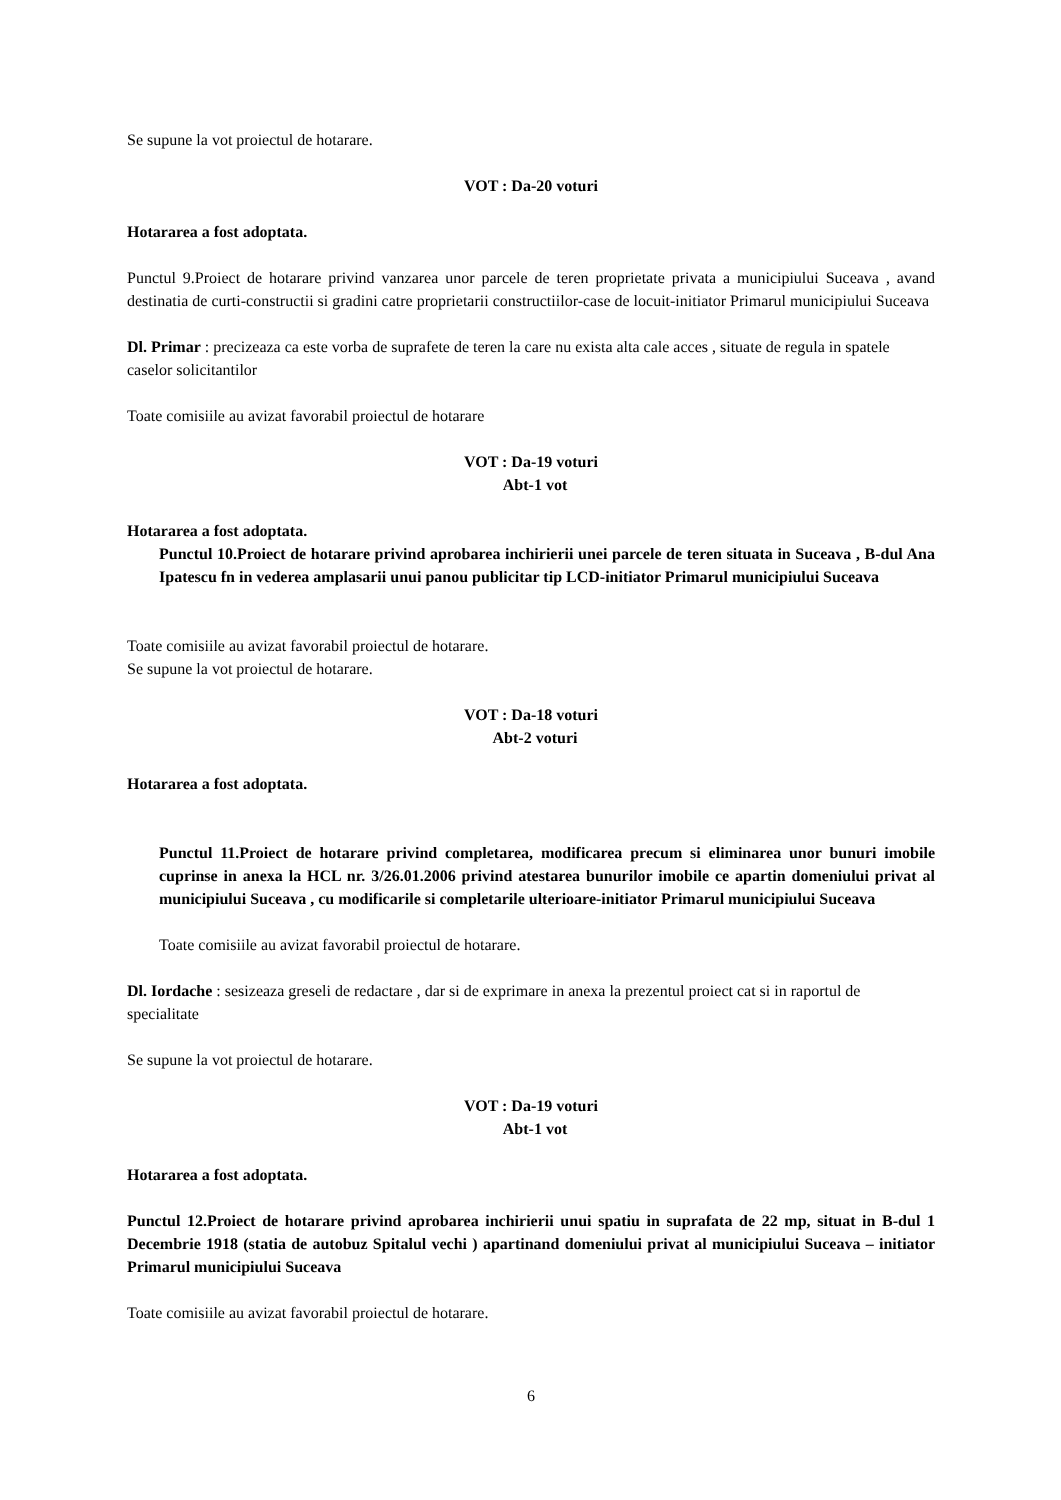Se supune la vot proiectul de hotarare.
VOT : Da-20 voturi
Hotararea a fost adoptata.
Punctul 9.Proiect de hotarare privind vanzarea unor parcele de teren proprietate privata a municipiului Suceava , avand destinatia de curti-constructii si gradini catre proprietarii constructiilor-case de locuit-initiator Primarul municipiului Suceava
Dl. Primar : precizeaza ca este vorba de suprafete de teren la care nu exista alta cale acces , situate de regula in spatele caselor solicitantilor
Toate comisiile au avizat favorabil proiectul de hotarare
VOT : Da-19 voturi
Abt-1 vot
Hotararea a fost adoptata.
Punctul 10.Proiect de hotarare privind aprobarea inchirierii unei parcele de teren situata in Suceava , B-dul Ana Ipatescu fn in vederea amplasarii unui panou publicitar tip LCD-initiator Primarul municipiului Suceava
Toate comisiile au avizat favorabil proiectul de hotarare.
Se supune la vot proiectul de hotarare.
VOT : Da-18 voturi
Abt-2 voturi
Hotararea a fost adoptata.
Punctul 11.Proiect de hotarare privind completarea, modificarea precum si eliminarea unor bunuri imobile cuprinse in anexa la HCL nr. 3/26.01.2006 privind atestarea bunurilor imobile ce apartin domeniului privat al municipiului Suceava , cu modificarile si completarile ulterioare-initiator Primarul municipiului Suceava
Toate comisiile au avizat favorabil proiectul de hotarare.
Dl. Iordache : sesizeaza greseli de redactare , dar si de exprimare in anexa la prezentul proiect cat si in raportul de specialitate
Se supune la vot proiectul de hotarare.
VOT : Da-19 voturi
Abt-1 vot
Hotararea a fost adoptata.
Punctul 12.Proiect de hotarare privind aprobarea inchirierii unui spatiu in suprafata de 22 mp, situat in B-dul 1 Decembrie 1918 (statia de autobuz Spitalul vechi ) apartinand domeniului privat al municipiului Suceava – initiator Primarul municipiului Suceava
Toate comisiile au avizat favorabil proiectul de hotarare.
6